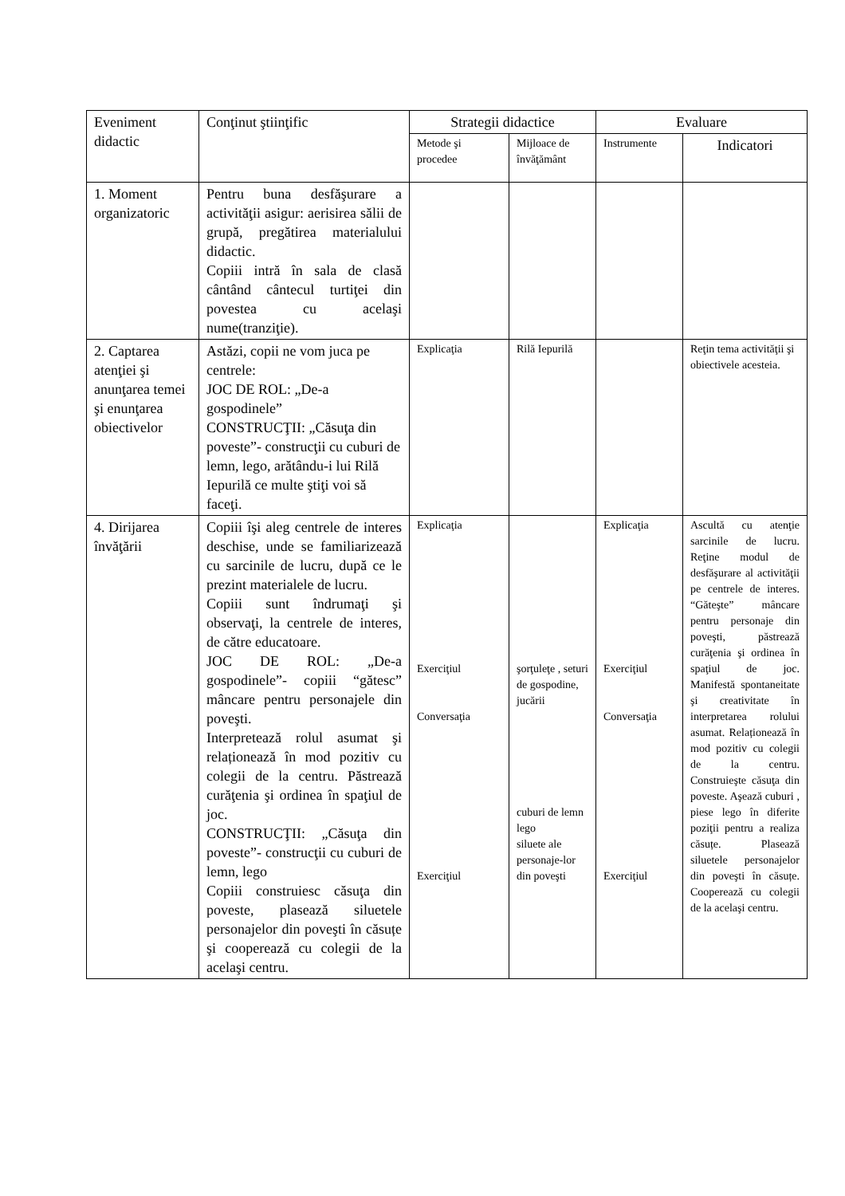| Eveniment didactic | Conţinut ştiinţific | Strategii didactice | | Evaluare | |
| --- | --- | --- | --- | --- | --- |
| | | Metode şi procedee | Mijloace de învăţământ | Instrumente | Indicatori |
| 1. Moment organizatoric | Pentru buna desfăşurare a activităţii asigur: aerisirea sălii de grupă, pregătirea materialului didactic. Copiii intră în sala de clasă cântând cântecul turtiţei din povestea cu acelaşi nume(tranziţie). | | | | |
| 2. Captarea atenţiei şi anunţarea temei şi enunţarea obiectivelor | Astăzi, copii ne vom juca pe centrele: JOC DE ROL: „De-a gospodinele” CONSTRUCŢII: „Căsuţa din poveste”- construcţii cu cuburi de lemn, lego, arătându-i lui Rilă Iepurilă ce multe ştiţi voi să faceţi. | Explicaţia | Rilă Iepurilă | | Reţin tema activităţii şi obiectivele acesteia. |
| 4. Dirijarea învăţării | Copiii îşi aleg centrele de interes deschise, unde se familiarizează cu sarcinile de lucru, după ce le prezint materialele de lucru. Copiii sunt îndrumaţi şi observaţi, la centrele de interes, de către educatoare. JOC DE ROL: „De-a gospodinele”- copiii “gătesc” mâncare pentru personajele din poveşti. Interpretează rolul asumat şi relaționează în mod pozitiv cu colegii de la centru. Păstrează curăţenia şi ordinea în spaţiul de joc. CONSTRUCŢII: „Căsuţa din poveste”- construcţii cu cuburi de lemn, lego Copiii construiesc căsuţa din poveste, plasează siluetele personajelor din poveşti în căsuțe şi cooperează cu colegii de la acelaşi centru. | Explicaţia Exerciţiul Conversaţia Exerciţiul | şorţuleţe , seturi de gospodine, jucării cuburi de lemn lego siluete ale personaje-lor din poveşti | Explicaţia Exerciţiul Conversaţia Exerciţiul | Ascultă cu atenţie sarcinile de lucru. Reţine modul de desfăşurare al activităţii pe centrele de interes. “Găteşte” mâncare pentru personaje din poveşti, păstrează curăţenia şi ordinea în spaţiul de joc. Manifestă spontaneitate şi creativitate în interpretarea rolului asumat. Relaționează în mod pozitiv cu colegii de la centru. Construieşte căsuţa din poveste. Aşează cuburi , piese lego în diferite poziţii pentru a realiza căsuțe. Plasează siluetele personajelor din poveşti în căsuțe. Cooperează cu colegii de la acelaşi centru. |